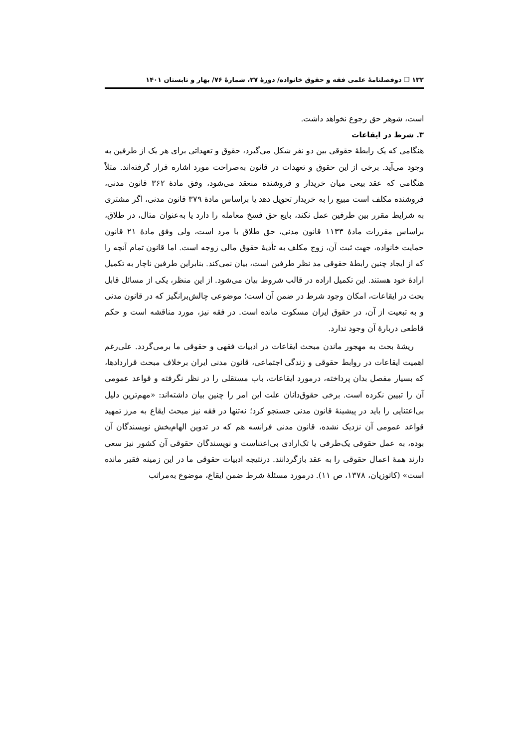۱۳۲ ❐ دوفصلنامۀ علمی فقه و حقوق خانواده/ دورۀ ۲۷، شمارۀ ۷۶/ بهار و تابستان ۱۴۰۱
است، شوهر حق رجوع نخواهد داشت.
۳. شرط در ایقاعات
هنگامی که یک رابطۀ حقوقی بین دو نفر شکل می‌گیرد، حقوق و تعهداتی برای هر یک از طرفین به وجود می‌آید. برخی از این حقوق و تعهدات در قانون به‌صراحت مورد اشاره قرار گرفته‌اند. مثلاً هنگامی که عقد بیعی میان خریدار و فروشنده منعقد می‌شود، وفق مادۀ ۳۶۲ قانون مدنی، فروشنده مکلف است مبیع را به خریدار تحویل دهد یا براساس مادۀ ۳۷۹ قانون مدنی، اگر مشتری به شرایط مقرر بین طرفین عمل نکند، بایع حق فسخ معامله را دارد یا به‌عنوان مثال، در طلاق، براساس مقررات مادۀ ۱۱۳۳ قانون مدنی، حق طلاق با مرد است، ولی وفق مادۀ ۲۱ قانون حمایت خانواده، جهت ثبت آن، زوج مکلف به تأدیۀ حقوق مالی زوجه است. اما قانون تمام آنچه را که از ایجاد چنین رابطۀ حقوقی مد نظر طرفین است، بیان نمی‌کند. بنابراین طرفین ناچار به تکمیل ارادۀ خود هستند. این تکمیل اراده در قالب شروط بیان می‌شود. از این منظر، یکی از مسائل قابل بحث در ایقاعات، امکان وجود شرط در ضمن آن است؛ موضوعی چالش‌برانگیز که در قانون مدنی و به تبعیت از آن، در حقوق ایران مسکوت مانده است. در فقه نیز، مورد مناقشه است و حکم قاطعی دربارۀ آن وجود ندارد.
ریشۀ بحث به مهجور ماندن مبحث ایقاعات در ادبیات فقهی و حقوقی ما برمی‌گردد. علی‌رغم اهمیت ایقاعات در روابط حقوقی و زندگی اجتماعی، قانون مدنی ایران برخلاف مبحث قراردادها، که بسیار مفصل بدان پرداخته، درمورد ایقاعات، باب مستقلی را در نظر نگرفته و قواعد عمومی آن را تبیین نکرده است. برخی حقوق‌دانان علت این امر را چنین بیان داشته‌اند: «مهم‌ترین دلیل بی‌اعتنایی را باید در پیشینۀ قانون مدنی جستجو کرد؛ نه‌تنها در فقه نیز مبحث ایقاع به مرز تمهید قواعد عمومی آن نزدیک نشده، قانون مدنی فرانسه هم که در تدوین الهام‌بخش نویسندگان آن بوده، به عمل حقوقی یک‌طرفی یا تک‌ارادی بی‌اعتناست و نویسندگان حقوقی آن کشور نیز سعی دارند همۀ اعمال حقوقی را به عقد بازگردانند. درنتیجه ادبیات حقوقی ما در این زمینه فقیر مانده است» (کاتوزیان، ۱۳۷۸، ص ۱۱). درمورد مسئلۀ شرط ضمن ایقاع، موضوع به‌مراتب